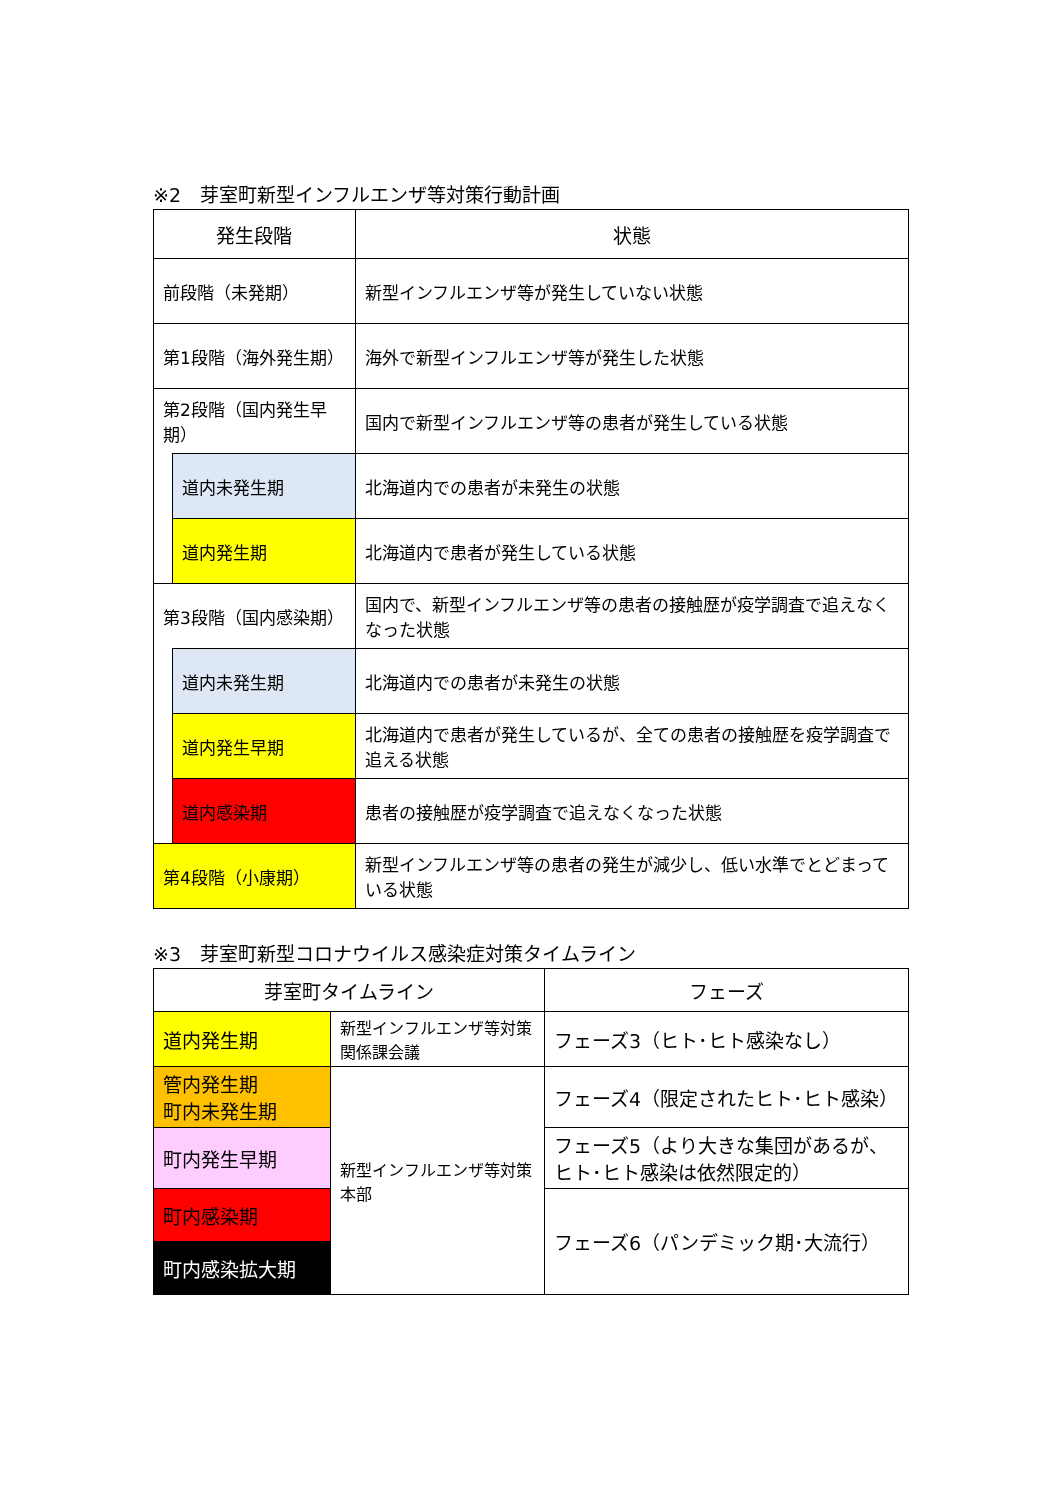※2　芽室町新型インフルエンザ等対策行動計画
| 発生段階 | | 状態 |
| --- | --- | --- |
| 前段階（未発期） | | 新型インフルエンザ等が発生していない状態 |
| 第1段階（海外発生期） | | 海外で新型インフルエンザ等が発生した状態 |
| 第2段階（国内発生早期） | | 国内で新型インフルエンザ等の患者が発生している状態 |
| | 道内未発生期 | 北海道内での患者が未発生の状態 |
| | 道内発生期 | 北海道内で患者が発生している状態 |
| 第3段階（国内感染期） | | 国内で、新型インフルエンザ等の患者の接触歴が疫学調査で追えなくなった状態 |
| | 道内未発生期 | 北海道内での患者が未発生の状態 |
| | 道内発生早期 | 北海道内で患者が発生しているが、全ての患者の接触歴を疫学調査で追える状態 |
| | 道内感染期 | 患者の接触歴が疫学調査で追えなくなった状態 |
| 第4段階（小康期） | | 新型インフルエンザ等の患者の発生が減少し、低い水準でとどまっている状態 |
※3　芽室町新型コロナウイルス感染症対策タイムライン
| 芽室町タイムライン | | フェーズ |
| --- | --- | --- |
| 道内発生期 | 新型インフルエンザ等対策関係課会議 | フェーズ3（ヒト･ヒト感染なし） |
| 管内発生期 町内未発生期 | 新型インフルエンザ等対策本部 | フェーズ4（限定されたヒト･ヒト感染） |
| 町内発生早期 | | フェーズ5（より大きな集団があるが、ヒト･ヒト感染は依然限定的） |
| 町内感染期 | | フェーズ6（パンデミック期･大流行） |
| 町内感染拡大期 | | |